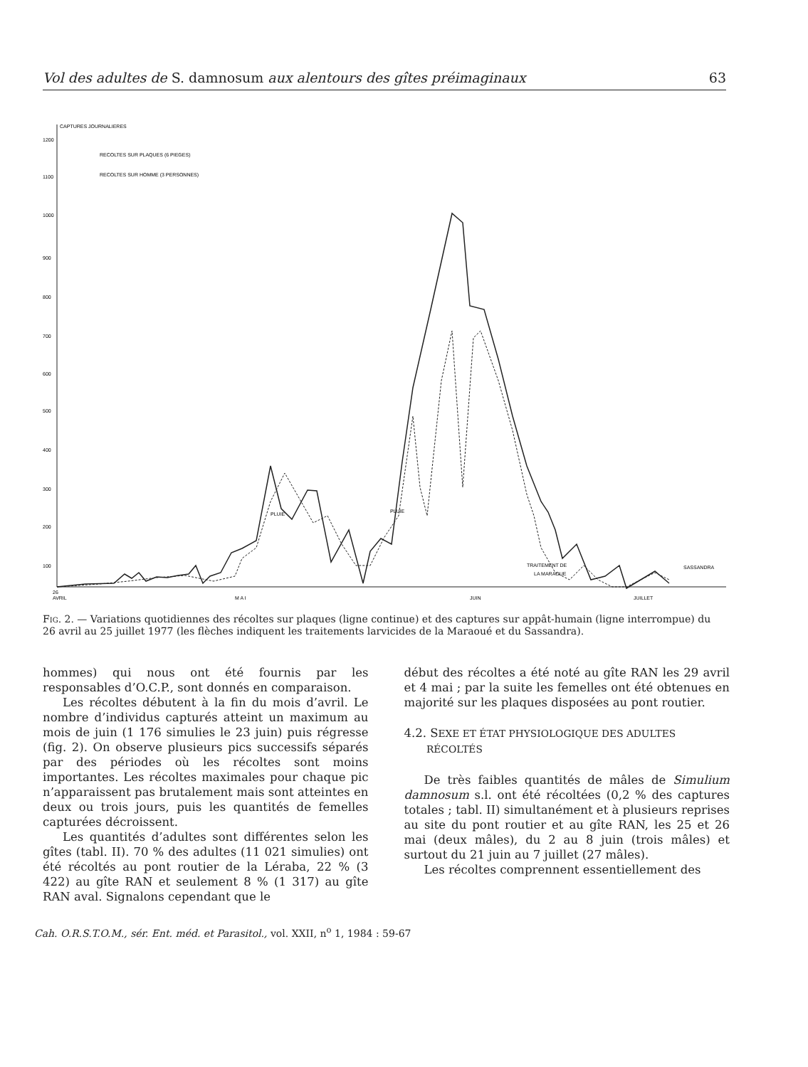Vol des adultes de S. damnosum aux alentours des gîtes préimaginaux 63
CAPTURES JOURNALIERES
RECOLTES SUR PLAQUES (6 PIEGES)
RECOLTES SUR HOMME (3 PERSONNES)
1200
1100
1000
900
800
700
600
500
400
300
200
100
PLUIE
PLUIE
TRAITEMENT DE
LA MARAOUE
SASSANDRA
26
AVRIL
M A I
JUIN
JUILLET
Fig. 2. — Variations quotidiennes des récoltes sur plaques (ligne continue) et des captures sur appât-humain (ligne interrompue) du 26 avril au 25 juillet 1977 (les flèches indiquent les traitements larvicides de la Maraoué et du Sassandra).
hommes) qui nous ont été fournis par les responsables d’O.C.P., sont donnés en comparaison.
Les récoltes débutent à la fin du mois d’avril. Le nombre d’individus capturés atteint un maximum au mois de juin (1 176 simulies le 23 juin) puis régresse (fig. 2). On observe plusieurs pics successifs séparés par des périodes où les récoltes sont moins importantes. Les récoltes maximales pour chaque pic n’apparaissent pas brutalement mais sont atteintes en deux ou trois jours, puis les quantités de femelles capturées décroissent.
Les quantités d’adultes sont différentes selon les gîtes (tabl. II). 70 % des adultes (11 021 simulies) ont été récoltés au pont routier de la Léraba, 22 % (3 422) au gîte RAN et seulement 8 % (1 317) au gîte RAN aval. Signalons cependant que le
début des récoltes a été noté au gîte RAN les 29 avril et 4 mai ; par la suite les femelles ont été obtenues en majorité sur les plaques disposées au pont routier.
4.2. SEXE ET ÉTAT PHYSIOLOGIQUE DES ADULTES
RÉCOLTÉS
De très faibles quantités de mâles de Simulium damnosum s.l. ont été récoltées (0,2 % des captures totales ; tabl. II) simultanément et à plusieurs reprises au site du pont routier et au gîte RAN, les 25 et 26 mai (deux mâles), du 2 au 8 juin (trois mâles) et surtout du 21 juin au 7 juillet (27 mâles).
Les récoltes comprennent essentiellement des
Cah. O.R.S.T.O.M., sér. Ent. méd. et Parasitol., vol. XXII, n<sup>o</sup> 1, 1984 : 59-67